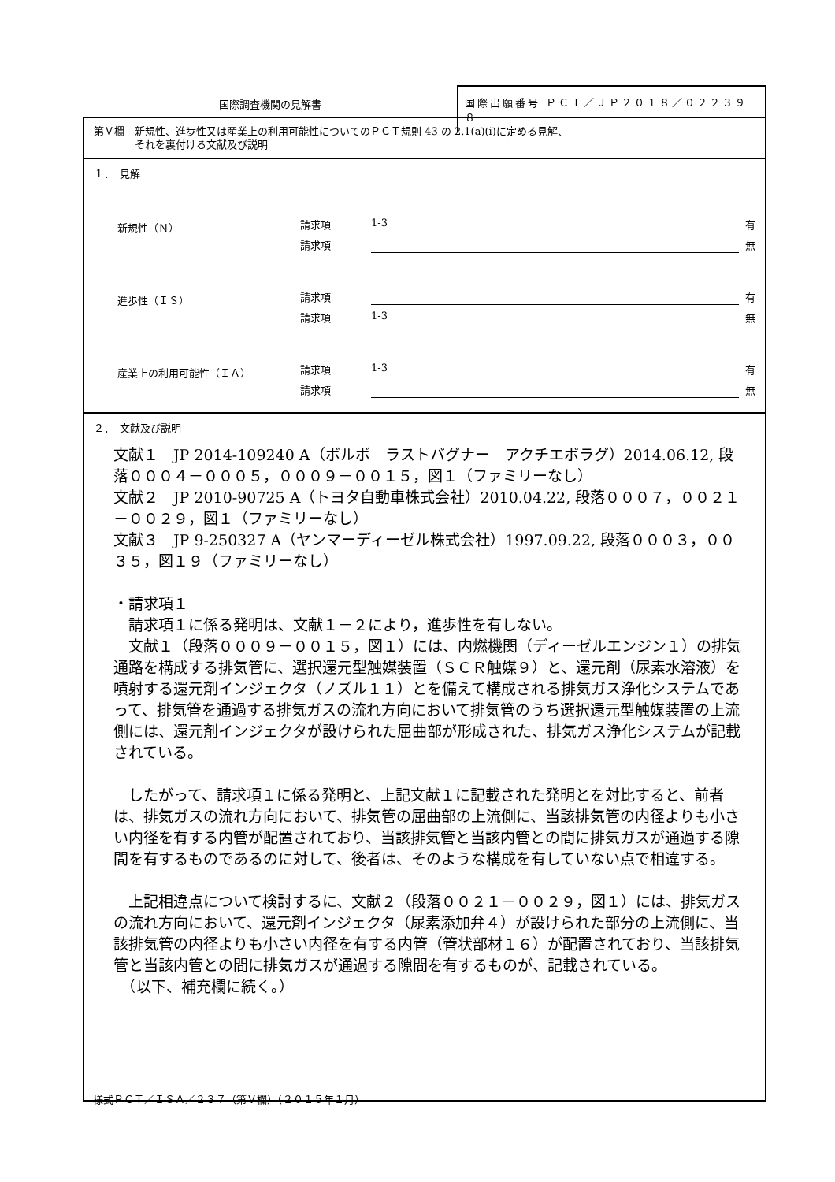国際調査機関の見解書
国際出願番号 ＰＣＴ／ＪＰ２０１８／０２２３９８
第Ｖ欄　新規性、進歩性又は産業上の利用可能性についてのＰＣＴ規則 43 の 2.1(a)(i)に定める見解、
　　　　それを裏付ける文献及び説明
１．　見解
新規性（Ｎ） 請求項 1-3 有
請求項 無
進歩性（ＩＳ） 請求項 有
請求項 1-3 無
産業上の利用可能性（ＩＡ） 請求項 1-3 有
請求項 無
２．　文献及び説明
文献１　JP 2014-109240 A（ボルボ　ラストバグナー　アクチエボラグ）2014.06.12, 段落０００４－０００５，０００９－００１５，図１（ファミリーなし）
文献２　JP 2010-90725 A（トヨタ自動車株式会社）2010.04.22, 段落０００７，００２１－００２９，図１（ファミリーなし）
文献３　JP 9-250327 A（ヤンマーディーゼル株式会社）1997.09.22, 段落０００３，００３５，図１９（ファミリーなし）
・請求項１
　請求項１に係る発明は、文献１－２により，進歩性を有しない。
　文献１（段落０００９－００１５，図１）には、内燃機関（ディーゼルエンジン１）の排気通路を構成する排気管に、選択還元型触媒装置（ＳＣＲ触媒９）と、還元剤（尿素水溶液）を噴射する還元剤インジェクタ（ノズル１１）とを備えて構成される排気ガス浄化システムであって、排気管を通過する排気ガスの流れ方向において排気管のうち選択還元型触媒装置の上流側には、還元剤インジェクタが設けられた屈曲部が形成された、排気ガス浄化システムが記載されている。
　したがって、請求項１に係る発明と、上記文献１に記載された発明とを対比すると、前者は、排気ガスの流れ方向において、排気管の屈曲部の上流側に、当該排気管の内径よりも小さい内径を有する内管が配置されており、当該排気管と当該内管との間に排気ガスが通過する隙間を有するものであるのに対して、後者は、そのような構成を有していない点で相違する。
　上記相違点について検討するに、文献２（段落００２１－００２９，図１）には、排気ガスの流れ方向において、還元剤インジェクタ（尿素添加弁４）が設けられた部分の上流側に、当該排気管の内径よりも小さい内径を有する内管（管状部材１６）が配置されており、当該排気管と当該内管との間に排気ガスが通過する隙間を有するものが、記載されている。
　（以下、補充欄に続く。）
様式ＰＣＴ／ＩＳＡ／２３７（第Ｖ欄）（２０１５年１月）